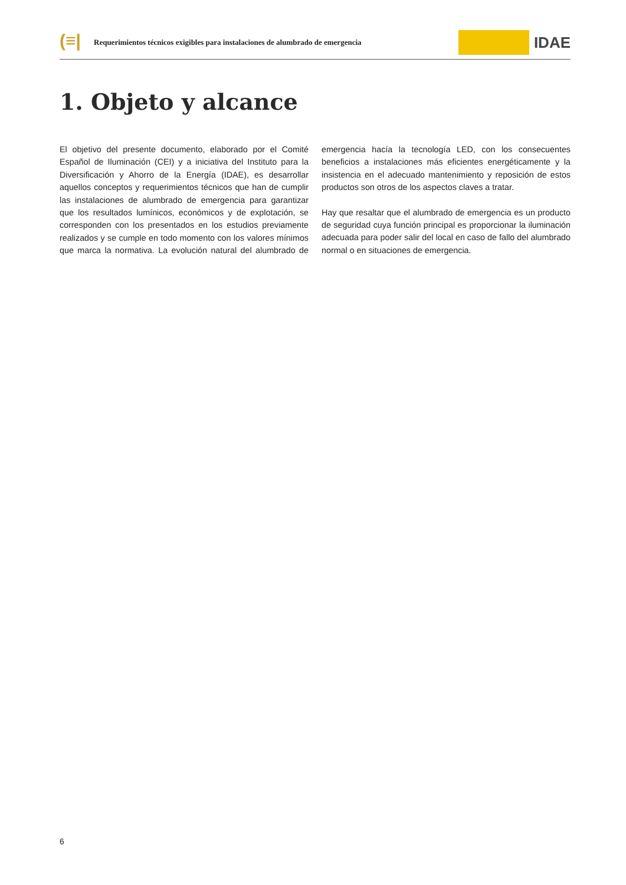(≡|
Requerimientos técnicos exigibles para instalaciones de alumbrado de emergencia
IDAE
1. Objeto y alcance
El objetivo del presente documento, elaborado por el Comité Español de Iluminación (CEI) y a iniciativa del Instituto para la Diversificación y Ahorro de la Energía (IDAE), es desarrollar aquellos conceptos y requerimientos técnicos que han de cumplir las instalaciones de alumbrado de emergencia para garantizar que los resultados lumínicos, económicos y de explotación, se corresponden con los presentados en los estudios previamente realizados y se cumple en todo momento con los valores mínimos que marca la normativa. La evolución natural del alumbrado de emergencia hacía la tecnología LED, con los consecuentes beneficios a instalaciones más eficientes energéticamente y la insistencia en el adecuado mantenimiento y reposición de estos productos son otros de los aspectos claves a tratar.
Hay que resaltar que el alumbrado de emergencia es un producto de seguridad cuya función principal es proporcionar la iluminación adecuada para poder salir del local en caso de fallo del alumbrado normal o en situaciones de emergencia.
6